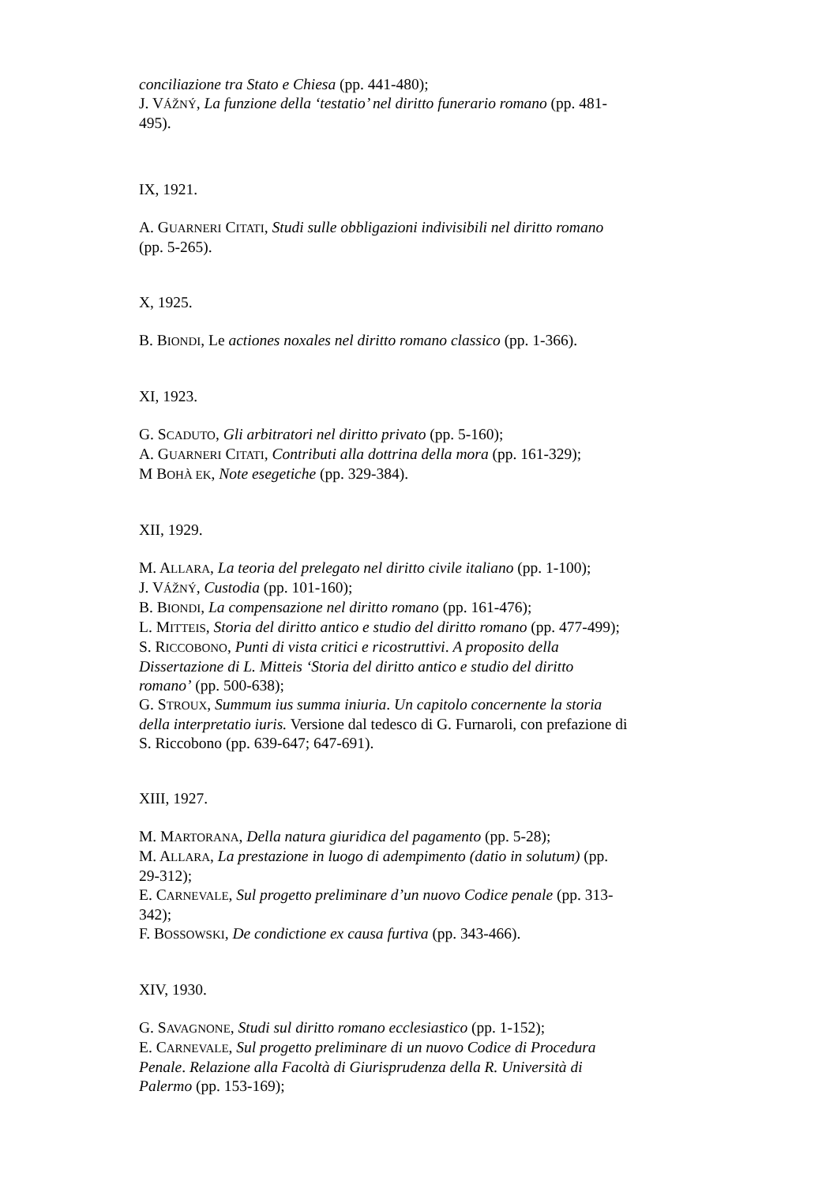conciliazione tra Stato e Chiesa (pp. 441-480);
J. VÁŽNÝ, La funzione della ‘testatio’ nel diritto funerario romano (pp. 481-495).
IX, 1921.
A. GUARNERI CITATI, Studi sulle obbligazioni indivisibili nel diritto romano (pp. 5-265).
X, 1925.
B. BIONDI, Le actiones noxales nel diritto romano classico (pp. 1-366).
XI, 1923.
G. SCADUTO, Gli arbitratori nel diritto privato (pp. 5-160);
A. GUARNERI CITATI, Contributi alla dottrina della mora (pp. 161-329);
M BOHÀ EK, Note esegetiche (pp. 329-384).
XII, 1929.
M. ALLARA, La teoria del prelegato nel diritto civile italiano (pp. 1-100);
J. VÁŽNÝ, Custodia (pp. 101-160);
B. BIONDI, La compensazione nel diritto romano (pp. 161-476);
L. MITTEIS, Storia del diritto antico e studio del diritto romano (pp. 477-499);
S. RICCOBONO, Punti di vista critici e ricostruttivi. A proposito della Dissertazione di L. Mitteis ‘Storia del diritto antico e studio del diritto romano’ (pp. 500-638);
G. STROUX, Summum ius summa iniuria. Un capitolo concernente la storia della interpretatio iuris. Versione dal tedesco di G. Furnaroli, con prefazione di S. Riccobono (pp. 639-647; 647-691).
XIII, 1927.
M. MARTORANA, Della natura giuridica del pagamento (pp. 5-28);
M. ALLARA, La prestazione in luogo di adempimento (datio in solutum) (pp. 29-312);
E. CARNEVALE, Sul progetto preliminare d’un nuovo Codice penale (pp. 313-342);
F. BOSSOWSKI, De condictione ex causa furtiva (pp. 343-466).
XIV, 1930.
G. SAVAGNONE, Studi sul diritto romano ecclesiastico (pp. 1-152);
E. CARNEVALE, Sul progetto preliminare di un nuovo Codice di Procedura Penale. Relazione alla Facoltà di Giurisprudenza della R. Università di Palermo (pp. 153-169);